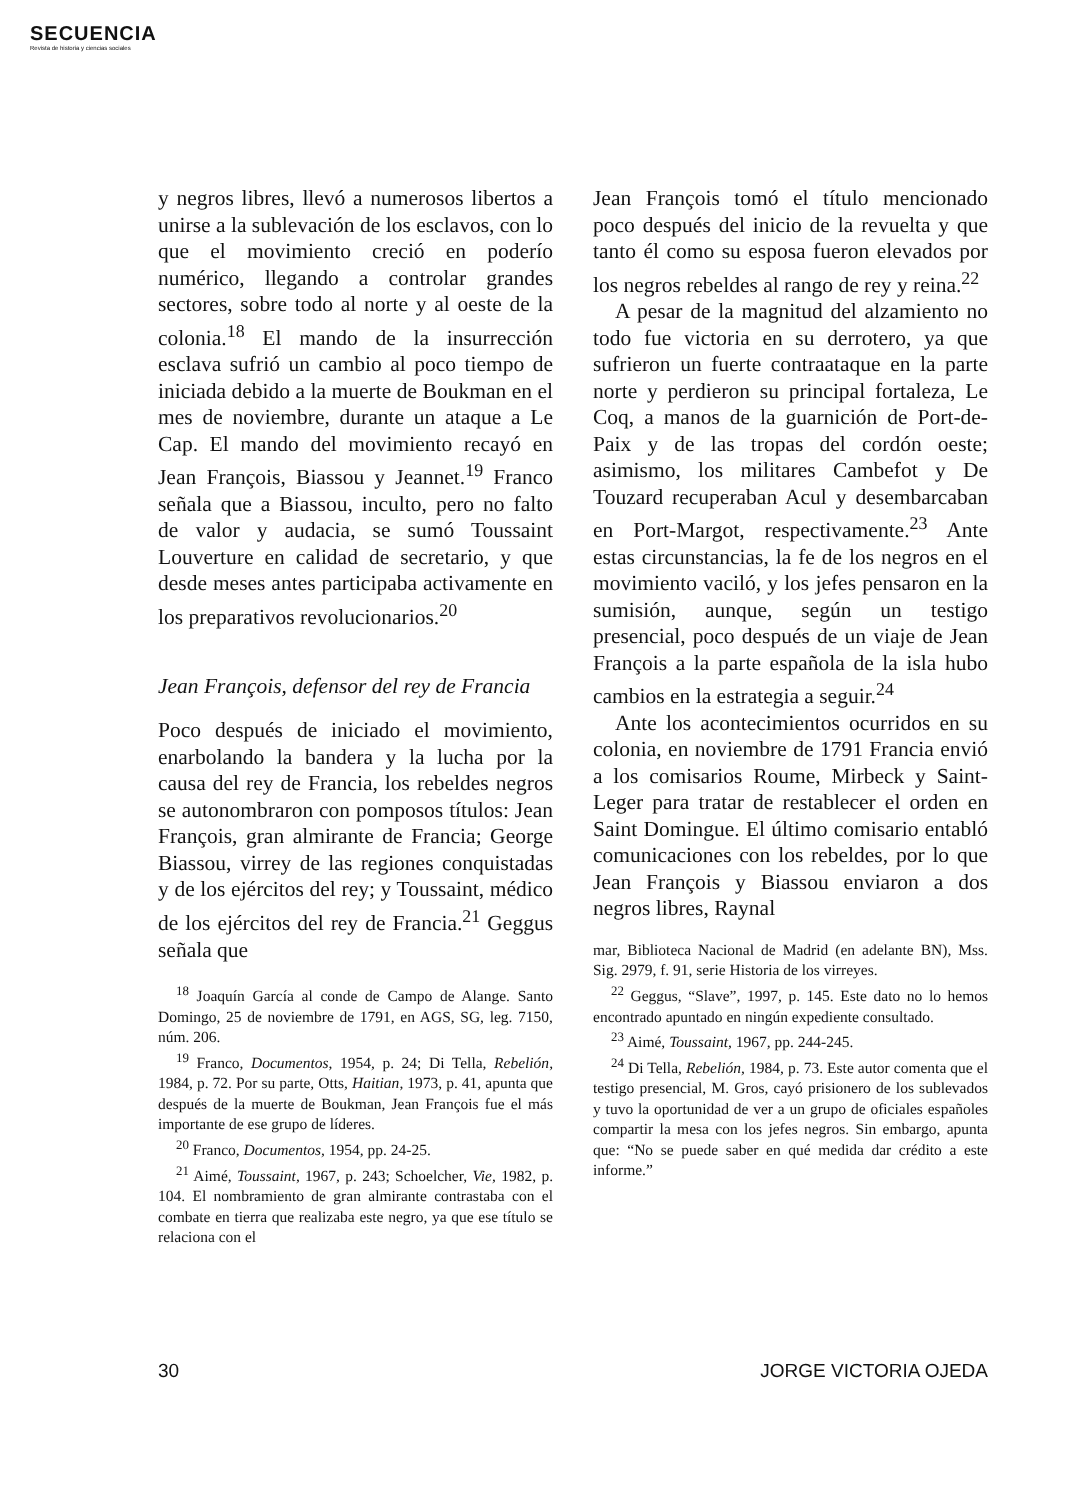SECUENCIA
Revista de historia y ciencias sociales
y negros libres, llevó a numerosos libertos a unirse a la sublevación de los esclavos, con lo que el movimiento creció en poderío numérico, llegando a controlar grandes sectores, sobre todo al norte y al oeste de la colonia.<sup>18</sup> El mando de la insurrección esclava sufrió un cambio al poco tiempo de iniciada debido a la muerte de Boukman en el mes de noviembre, durante un ataque a Le Cap. El mando del movimiento recayó en Jean François, Biassou y Jeannet.<sup>19</sup> Franco señala que a Biassou, inculto, pero no falto de valor y audacia, se sumó Toussaint Louverture en calidad de secretario, y que desde meses antes participaba activamente en los preparativos revolucionarios.<sup>20</sup>
Jean François, defensor del rey de Francia
Poco después de iniciado el movimiento, enarbolando la bandera y la lucha por la causa del rey de Francia, los rebeldes negros se autonombraron con pomposos títulos: Jean François, gran almirante de Francia; George Biassou, virrey de las regiones conquistadas y de los ejércitos del rey; y Toussaint, médico de los ejércitos del rey de Francia.<sup>21</sup> Geggus señala que
<sup>18</sup> Joaquín García al conde de Campo de Alange. Santo Domingo, 25 de noviembre de 1791, en AGS, SG, leg. 7150, núm. 206.
<sup>19</sup> Franco, Documentos, 1954, p. 24; Di Tella, Rebelión, 1984, p. 72. Por su parte, Otts, Haitian, 1973, p. 41, apunta que después de la muerte de Boukman, Jean François fue el más importante de ese grupo de líderes.
<sup>20</sup> Franco, Documentos, 1954, pp. 24-25.
<sup>21</sup> Aimé, Toussaint, 1967, p. 243; Schoelcher, Vie, 1982, p. 104. El nombramiento de gran almirante contrastaba con el combate en tierra que realizaba este negro, ya que ese título se relaciona con el
Jean François tomó el título mencionado poco después del inicio de la revuelta y que tanto él como su esposa fueron elevados por los negros rebeldes al rango de rey y reina.<sup>22</sup>
A pesar de la magnitud del alzamiento no todo fue victoria en su derrotero, ya que sufrieron un fuerte contraataque en la parte norte y perdieron su principal fortaleza, Le Coq, a manos de la guarnición de Port-de-Paix y de las tropas del cordón oeste; asimismo, los militares Cambefot y De Touzard recuperaban Acul y desembarcaban en Port-Margot, respectivamente.<sup>23</sup> Ante estas circunstancias, la fe de los negros en el movimiento vaciló, y los jefes pensaron en la sumisión, aunque, según un testigo presencial, poco después de un viaje de Jean François a la parte española de la isla hubo cambios en la estrategia a seguir.<sup>24</sup>
Ante los acontecimientos ocurridos en su colonia, en noviembre de 1791 Francia envió a los comisarios Roume, Mirbeck y Saint-Leger para tratar de restablecer el orden en Saint Domingue. El último comisario entabló comunicaciones con los rebeldes, por lo que Jean François y Biassou enviaron a dos negros libres, Raynal
mar, Biblioteca Nacional de Madrid (en adelante BN), Mss. Sig. 2979, f. 91, serie Historia de los virreyes.
<sup>22</sup> Geggus, “Slave”, 1997, p. 145. Este dato no lo hemos encontrado apuntado en ningún expediente consultado.
<sup>23</sup> Aimé, Toussaint, 1967, pp. 244-245.
<sup>24</sup> Di Tella, Rebelión, 1984, p. 73. Este autor comenta que el testigo presencial, M. Gros, cayó prisionero de los sublevados y tuvo la oportunidad de ver a un grupo de oficiales españoles compartir la mesa con los jefes negros. Sin embargo, apunta que: “No se puede saber en qué medida dar crédito a este informe.”
30 JORGE VICTORIA OJEDA